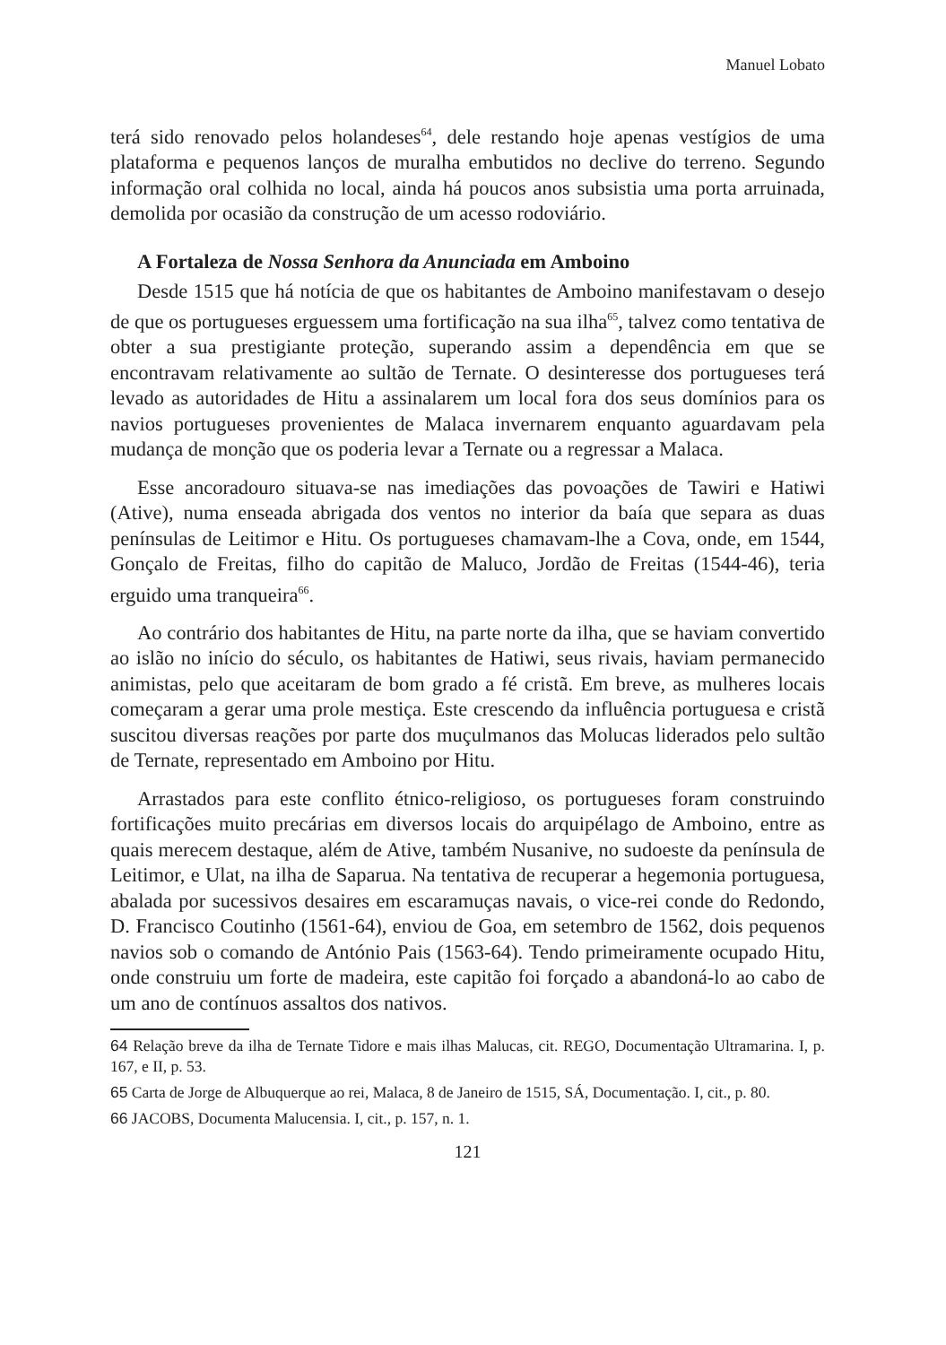Manuel Lobato
terá sido renovado pelos holandeses<sup>64</sup>, dele restando hoje apenas vestígios de uma plataforma e pequenos lanços de muralha embutidos no declive do terreno. Segundo informação oral colhida no local, ainda há poucos anos subsistia uma porta arruinada, demolida por ocasião da construção de um acesso rodoviário.
A Fortaleza de Nossa Senhora da Anunciada em Amboino
Desde 1515 que há notícia de que os habitantes de Amboino manifestavam o desejo de que os portugueses erguessem uma fortificação na sua ilha<sup>65</sup>, talvez como tentativa de obter a sua prestigiante proteção, superando assim a dependência em que se encontravam relativamente ao sultão de Ternate. O desinteresse dos portugueses terá levado as autoridades de Hitu a assinalarem um local fora dos seus domínios para os navios portugueses provenientes de Malaca invernarem enquanto aguardavam pela mudança de monção que os poderia levar a Ternate ou a regressar a Malaca.
Esse ancoradouro situava-se nas imediações das povoações de Tawiri e Hatiwi (Ative), numa enseada abrigada dos ventos no interior da baía que separa as duas penínsulas de Leitimor e Hitu. Os portugueses chamavam-lhe a Cova, onde, em 1544, Gonçalo de Freitas, filho do capitão de Maluco, Jordão de Freitas (1544-46), teria erguido uma tranqueira<sup>66</sup>.
Ao contrário dos habitantes de Hitu, na parte norte da ilha, que se haviam convertido ao islão no início do século, os habitantes de Hatiwi, seus rivais, haviam permanecido animistas, pelo que aceitaram de bom grado a fé cristã. Em breve, as mulheres locais começaram a gerar uma prole mestiça. Este crescendo da influência portuguesa e cristã suscitou diversas reações por parte dos muçulmanos das Molucas liderados pelo sultão de Ternate, representado em Amboino por Hitu.
Arrastados para este conflito étnico-religioso, os portugueses foram construindo fortificações muito precárias em diversos locais do arquipélago de Amboino, entre as quais merecem destaque, além de Ative, também Nusanive, no sudoeste da península de Leitimor, e Ulat, na ilha de Saparua. Na tentativa de recuperar a hegemonia portuguesa, abalada por sucessivos desaires em escaramuças navais, o vice-rei conde do Redondo, D. Francisco Coutinho (1561-64), enviou de Goa, em setembro de 1562, dois pequenos navios sob o comando de António Pais (1563-64). Tendo primeiramente ocupado Hitu, onde construiu um forte de madeira, este capitão foi forçado a abandoná-lo ao cabo de um ano de contínuos assaltos dos nativos.
64 Relação breve da ilha de Ternate Tidore e mais ilhas Malucas, cit. REGO, Documentação Ultramarina. I, p. 167, e II, p. 53.
65 Carta de Jorge de Albuquerque ao rei, Malaca, 8 de Janeiro de 1515, SÁ, Documentação. I, cit., p. 80.
66 JACOBS, Documenta Malucensia. I, cit., p. 157, n. 1.
121